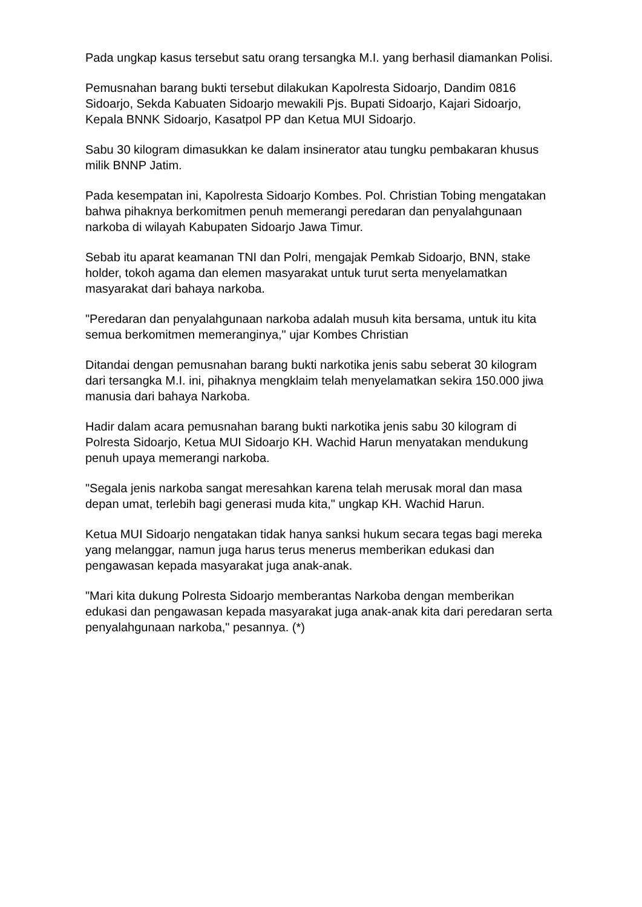Pada ungkap kasus tersebut satu orang tersangka M.I. yang berhasil diamankan Polisi.
Pemusnahan barang bukti tersebut dilakukan Kapolresta Sidoarjo, Dandim 0816 Sidoarjo, Sekda Kabuaten Sidoarjo mewakili Pjs. Bupati Sidoarjo, Kajari Sidoarjo, Kepala BNNK Sidoarjo, Kasatpol PP dan Ketua MUI Sidoarjo.
Sabu 30 kilogram dimasukkan ke dalam insinerator atau tungku pembakaran khusus milik BNNP Jatim.
Pada kesempatan ini, Kapolresta Sidoarjo Kombes. Pol. Christian Tobing mengatakan bahwa pihaknya berkomitmen penuh memerangi peredaran dan penyalahgunaan narkoba di wilayah Kabupaten Sidoarjo Jawa Timur.
Sebab itu aparat keamanan TNI dan Polri, mengajak Pemkab Sidoarjo, BNN, stake holder, tokoh agama dan elemen masyarakat untuk turut serta menyelamatkan masyarakat dari bahaya narkoba.
"Peredaran dan penyalahgunaan narkoba adalah musuh kita bersama, untuk itu kita semua berkomitmen memeranginya," ujar Kombes Christian
Ditandai dengan pemusnahan barang bukti narkotika jenis sabu seberat 30 kilogram dari tersangka M.I. ini, pihaknya mengklaim telah menyelamatkan sekira 150.000 jiwa manusia dari bahaya Narkoba.
Hadir dalam acara pemusnahan barang bukti narkotika jenis sabu 30 kilogram di Polresta Sidoarjo, Ketua MUI Sidoarjo KH. Wachid Harun menyatakan mendukung penuh upaya memerangi narkoba.
"Segala jenis narkoba sangat meresahkan karena telah merusak moral dan masa depan umat, terlebih bagi generasi muda kita," ungkap KH. Wachid Harun.
Ketua MUI Sidoarjo nengatakan tidak hanya sanksi hukum secara tegas bagi mereka yang melanggar, namun juga harus terus menerus memberikan edukasi dan pengawasan kepada masyarakat juga anak-anak.
"Mari kita dukung Polresta Sidoarjo memberantas Narkoba dengan memberikan edukasi dan pengawasan kepada masyarakat juga anak-anak kita dari peredaran serta penyalahgunaan narkoba," pesannya. (*)